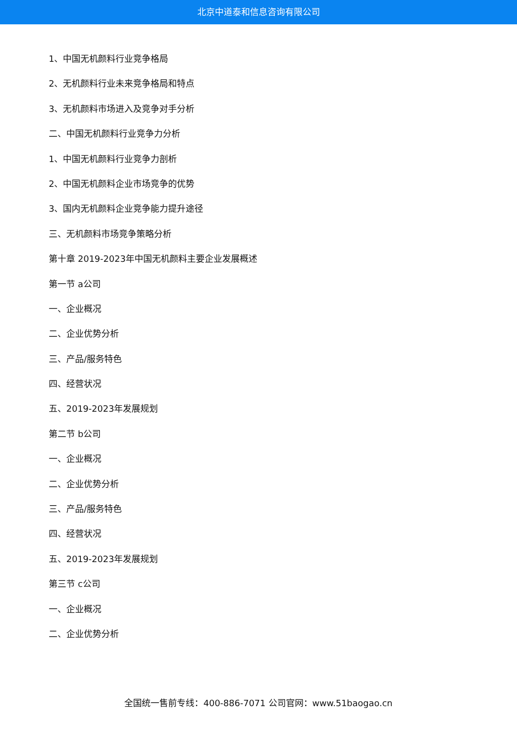北京中道泰和信息咨询有限公司
1、中国无机颜料行业竞争格局
2、无机颜料行业未来竞争格局和特点
3、无机颜料市场进入及竞争对手分析
二、中国无机颜料行业竞争力分析
1、中国无机颜料行业竞争力剖析
2、中国无机颜料企业市场竞争的优势
3、国内无机颜料企业竞争能力提升途径
三、无机颜料市场竞争策略分析
第十章 2019-2023年中国无机颜料主要企业发展概述
第一节 a公司
一、企业概况
二、企业优势分析
三、产品/服务特色
四、经营状况
五、2019-2023年发展规划
第二节 b公司
一、企业概况
二、企业优势分析
三、产品/服务特色
四、经营状况
五、2019-2023年发展规划
第三节 c公司
一、企业概况
二、企业优势分析
全国统一售前专线：400-886-7071 公司官网：www.51baogao.cn